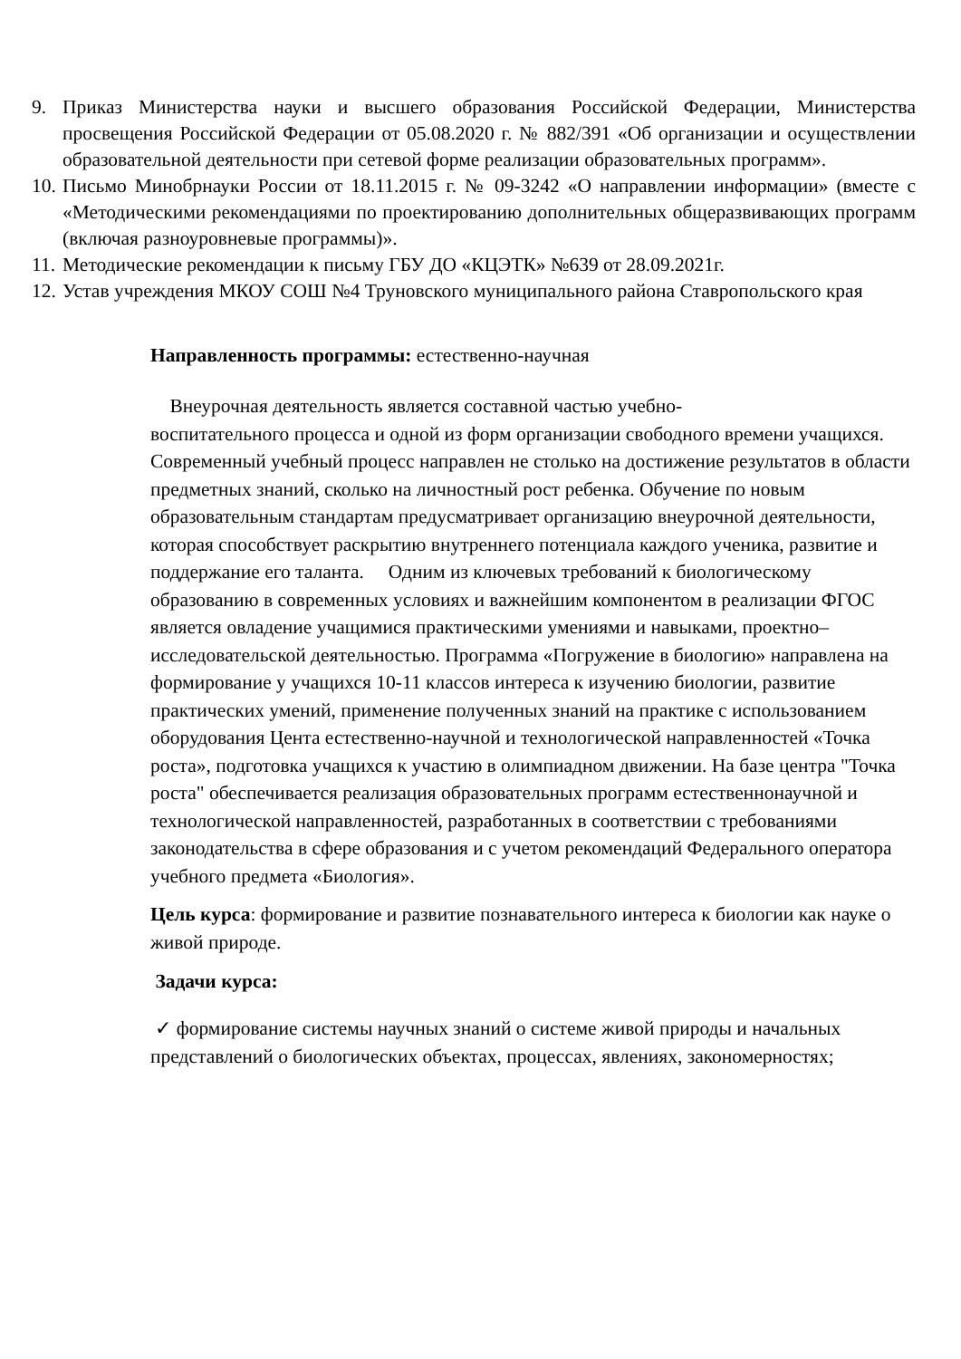9. Приказ Министерства науки и высшего образования Российской Федерации, Министерства просвещения Российской Федерации от 05.08.2020 г. № 882/391 «Об организации и осуществлении образовательной деятельности при сетевой форме реализации образовательных программ».
10. Письмо Минобрнауки России от 18.11.2015 г. № 09-3242 «О направлении информации» (вместе с «Методическими рекомендациями по проектированию дополнительных общеразвивающих программ (включая разноуровневые программы)».
11. Методические рекомендации к письму ГБУ ДО «КЦЭТК» №639 от 28.09.2021г.
12. Устав учреждения МКОУ СОШ №4 Труновского муниципального района Ставропольского края
Направленность программы: естественно-научная
Внеурочная деятельность является составной частью учебно-
воспитательного процесса и одной из форм организации свободного времени учащихся. Современный учебный процесс направлен не столько на достижение результатов в области предметных знаний, сколько на личностный рост ребенка. Обучение по новым образовательным стандартам предусматривает организацию внеурочной деятельности, которая способствует раскрытию внутреннего потенциала каждого ученика, развитие и поддержание его таланта. Одним из ключевых требований к биологическому образованию в современных условиях и важнейшим компонентом в реализации ФГОС является овладение учащимися практическими умениями и навыками, проектно–исследовательской деятельностью. Программа «Погружение в биологию» направлена на формирование у учащихся 10-11 классов интереса к изучению биологии, развитие практических умений, применение полученных знаний на практике с использованием оборудования Цента естественно-научной и технологической направленностей «Точка роста», подготовка учащихся к участию в олимпиадном движении. На базе центра "Точка роста" обеспечивается реализация образовательных программ естественнонаучной и технологической направленностей, разработанных в соответствии с требованиями законодательства в сфере образования и с учетом рекомендаций Федерального оператора учебного предмета «Биология».
Цель курса: формирование и развитие познавательного интереса к биологии как науке о живой природе.
Задачи курса:
✓ формирование системы научных знаний о системе живой природы и начальных представлений о биологических объектах, процессах, явлениях, закономерностях;